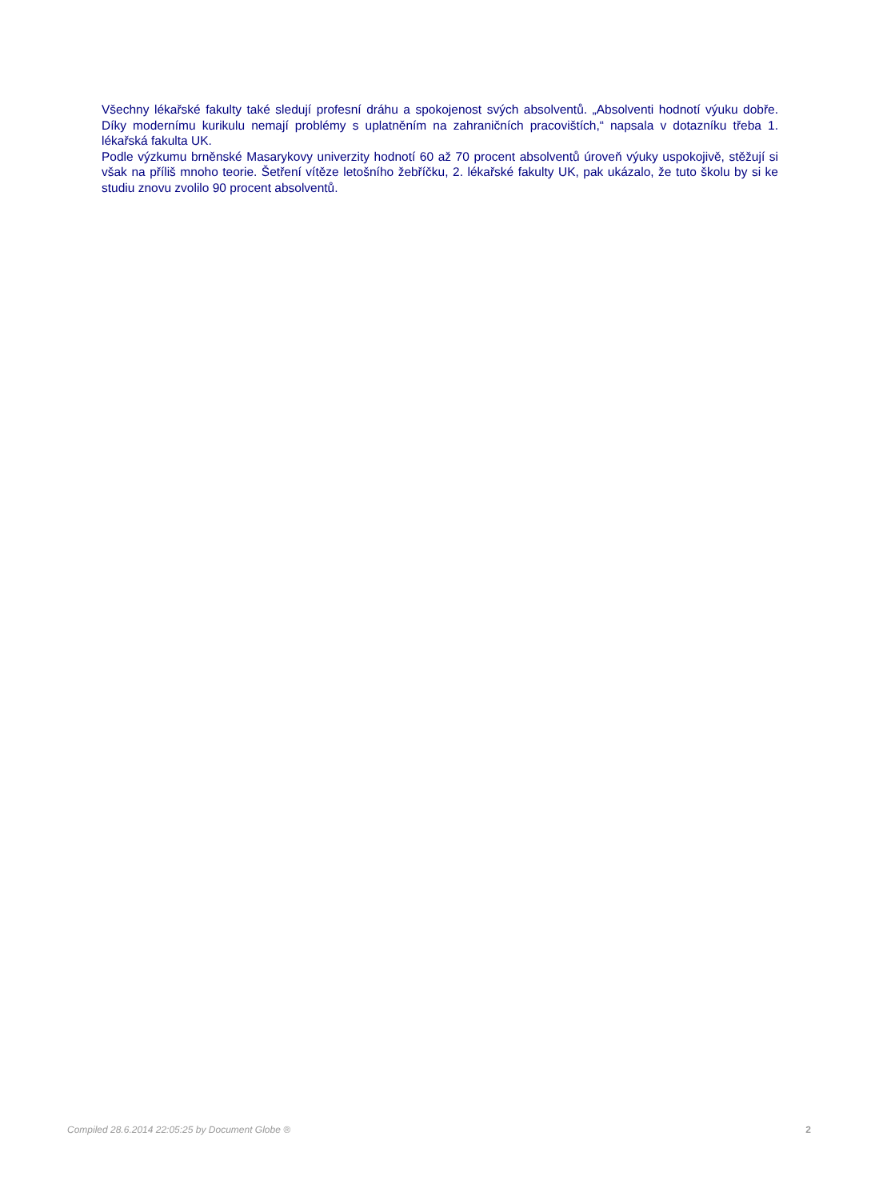Všechny lékařské fakulty také sledují profesní dráhu a spokojenost svých absolventů. „Absolventi hodnotí výuku dobře. Díky modernímu kurikulu nemají problémy s uplatněním na zahraničních pracovištích,“ napsala v dotazníku třeba 1. lékařská fakulta UK.
Podle výzkumu brněnské Masarykovy univerzity hodnotí 60 až 70 procent absolventů úroveň výuky uspokojivě, stěžují si však na příliš mnoho teorie. Šetření vítěze letošního žebříčku, 2. lékařské fakulty UK, pak ukázalo, že tuto školu by si ke studiu znovu zvolilo 90 procent absolventů.
Compiled 28.6.2014 22:05:25 by Document Globe ® 2